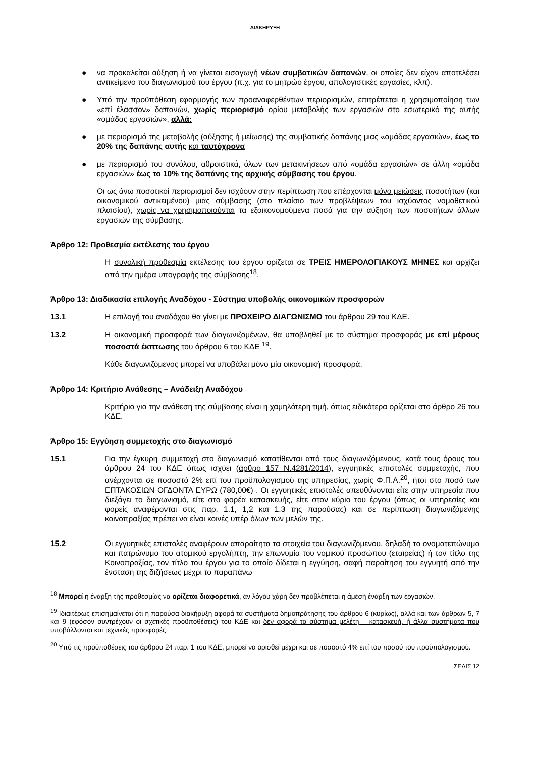ΔΙΑΚΗΡΥΞΗ
● να προκαλείται αύξηση ή να γίνεται εισαγωγή νέων συμβατικών δαπανών, οι οποίες δεν είχαν αποτελέσει αντικείμενο του διαγωνισμού του έργου (π.χ. για το μητρώο έργου, απολογιστικές εργασίες, κλπ).
● Υπό την προϋπόθεση εφαρμογής των προαναφερθέντων περιορισμών, επιτρέπεται η χρησιμοποίηση των «επί έλασσον» δαπανών, χωρίς περιορισμό ορίου μεταβολής των εργασιών στο εσωτερικό της αυτής «ομάδας εργασιών», αλλά:
● με περιορισμό της μεταβολής (αύξησης ή μείωσης) της συμβατικής δαπάνης μιας «ομάδας εργασιών», έως το 20% της δαπάνης αυτής και ταυτόχρονα
● με περιορισμό του συνόλου, αθροιστικά, όλων των μετακινήσεων από «ομάδα εργασιών» σε άλλη «ομάδα εργασιών» έως το 10% της δαπάνης της αρχικής σύμβασης του έργου.
Οι ως άνω ποσοτικοί περιορισμοί δεν ισχύουν στην περίπτωση που επέρχονται μόνο μειώσεις ποσοτήτων (και οικονομικού αντικειμένου) μιας σύμβασης (στο πλαίσιο των προβλέψεων του ισχύοντος νομοθετικού πλαισίου), χωρίς να χρησιμοποιούνται τα εξοικονομούμενα ποσά για την αύξηση των ποσοτήτων άλλων εργασιών της σύμβασης.
Άρθρο 12: Προθεσμία εκτέλεσης του έργου
Η συνολική προθεσμία εκτέλεσης του έργου ορίζεται σε ΤΡΕΙΣ ΗΜΕΡΟΛΟΓΙΑΚΟΥΣ ΜΗΝΕΣ και αρχίζει από την ημέρα υπογραφής της σύμβασης<sup>18</sup>.
Άρθρο 13: Διαδικασία επιλογής Αναδόχου - Σύστημα υποβολής οικονομικών προσφορών
13.1 Η επιλογή του αναδόχου θα γίνει με ΠΡΟΧΕΙΡΟ ΔΙΑΓΩΝΙΣΜΟ του άρθρου 29 του ΚΔΕ.
13.2 Η οικονομική προσφορά των διαγωνιζομένων, θα υποβληθεί με το σύστημα προσφοράς με επί μέρους ποσοστά έκπτωσης του άρθρου 6 του ΚΔΕ <sup>19</sup>.
Κάθε διαγωνιζόμενος μπορεί να υποβάλει μόνο μία οικονομική προσφορά.
Άρθρο 14: Κριτήριο Ανάθεσης – Ανάδειξη Αναδόχου
Κριτήριο για την ανάθεση της σύμβασης είναι η χαμηλότερη τιμή, όπως ειδικότερα ορίζεται στο άρθρο 26 του ΚΔΕ.
Άρθρο 15: Εγγύηση συμμετοχής στο διαγωνισμό
15.1 Για την έγκυρη συμμετοχή στο διαγωνισμό κατατίθενται από τους διαγωνιζόμενους, κατά τους όρους του άρθρου 24 του ΚΔΕ όπως ισχύει (άρθρο 157 Ν.4281/2014), εγγυητικές επιστολές συμμετοχής, που ανέρχονται σε ποσοστό 2% επί του προϋπολογισμού της υπηρεσίας, χωρίς Φ.Π.Α.<sup>20</sup>, ήτοι στο ποσό των ΕΠΤΑΚΟΣΙΩΝ ΟΓΔΟΝΤΑ ΕΥΡΩ (780,00€) . Οι εγγυητικές επιστολές απευθύνονται είτε στην υπηρεσία που διεξάγει το διαγωνισμό, είτε στο φορέα κατασκευής, είτε στον κύριο του έργου (όπως οι υπηρεσίες και φορείς αναφέρονται στις παρ. 1.1, 1,2 και 1.3 της παρούσας) και σε περίπτωση διαγωνιζόμενης κοινοπραξίας πρέπει να είναι κοινές υπέρ όλων των μελών της.
15.2 Οι εγγυητικές επιστολές αναφέρουν απαραίτητα τα στοιχεία του διαγωνιζόμενου, δηλαδή το ονοματεπώνυμο και πατρώνυμο του ατομικού εργολήπτη, την επωνυμία του νομικού προσώπου (εταιρείας) ή τον τίτλο της Κοινοπραξίας, τον τίτλο του έργου για το οποίο δίδεται η εγγύηση, σαφή παραίτηση του εγγυητή από την ένσταση της διζήσεως μέχρι το παραπάνω
<sup>18</sup> Μπορεί η έναρξη της προθεσμίας να ορίζεται διαφορετικά, αν λόγου χάρη δεν προβλέπεται η άμεση έναρξη των εργασιών.
<sup>19</sup> Ιδιαιτέρως επισημαίνεται ότι η παρούσα διακήρυξη αφορά τα συστήματα δημοπράτησης του άρθρου 6 (κυρίως), αλλά και των άρθρων 5, 7 και 9 (εφόσον συντρέχουν οι σχετικές προϋποθέσεις) του ΚΔΕ και δεν αφορά το σύστημα μελέτη – κατασκευή, ή άλλα συστήματα που υποβάλλονται και τεχνικές προσφορές.
<sup>20</sup> Υπό τις προϋποθέσεις του άρθρου 24 παρ. 1 του ΚΔΕ, μπορεί να ορισθεί μέχρι και σε ποσοστό 4% επί του ποσού του προϋπολογισμού.
ΣΕΛΙΣ 12